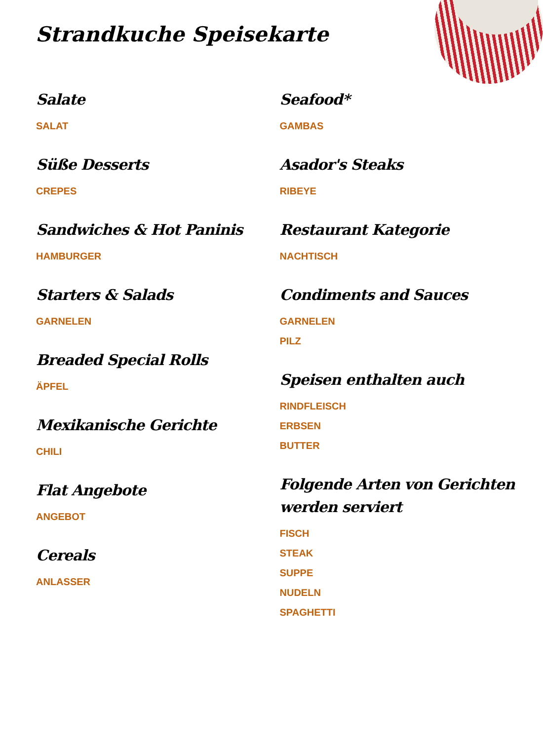Strandkuche Speisekarte
Salate
SALAT
Süße Desserts
CREPES
Sandwiches & Hot Paninis
HAMBURGER
Starters & Salads
GARNELEN
Breaded Special Rolls
ÄPFEL
Mexikanische Gerichte
CHILI
Flat Angebote
ANGEBOT
Cereals
ANLASSER
Seafood*
GAMBAS
Asador's Steaks
RIBEYE
Restaurant Kategorie
NACHTISCH
Condiments and Sauces
GARNELEN
PILZ
Speisen enthalten auch
RINDFLEISCH
ERBSEN
BUTTER
Folgende Arten von Gerichten werden serviert
FISCH
STEAK
SUPPE
NUDELN
SPAGHETTI